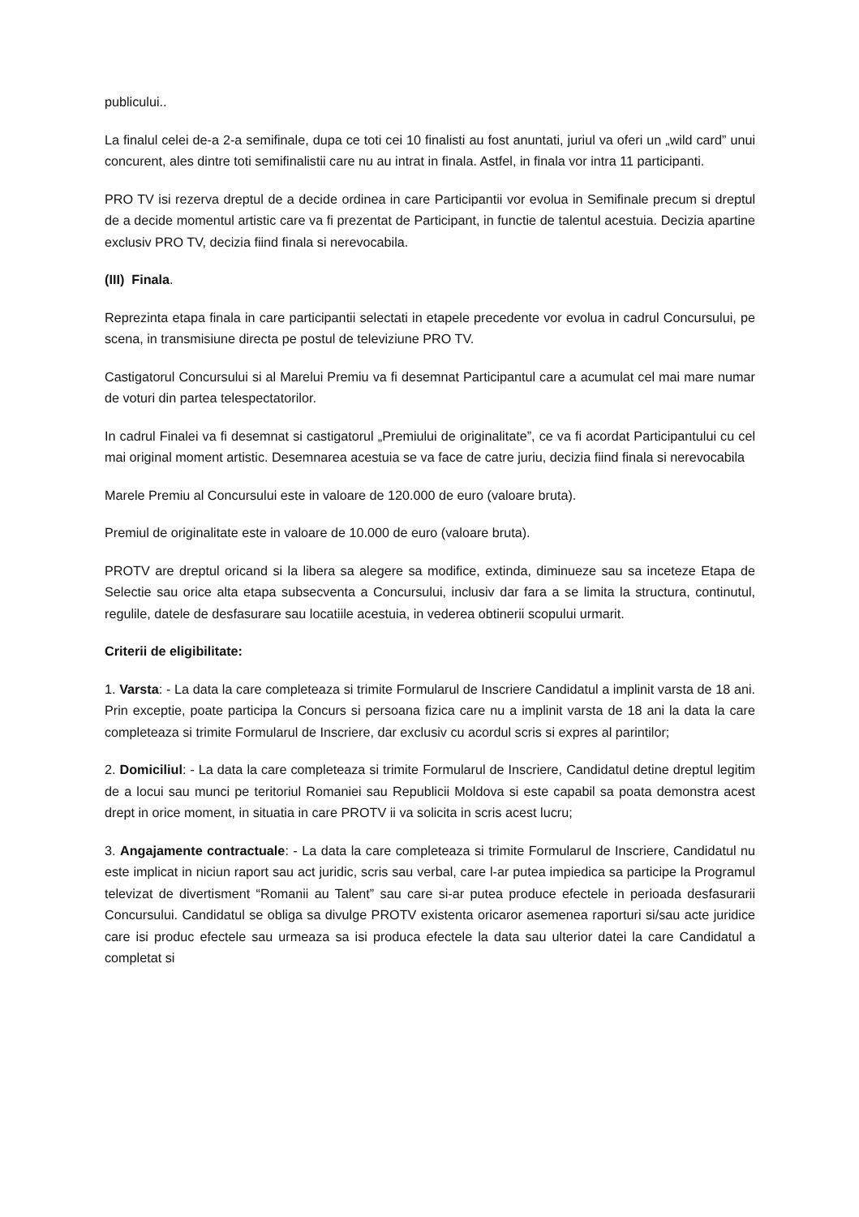publicului..
La finalul celei de-a 2-a semifinale, dupa ce toti cei 10 finalisti au fost anuntati, juriul va oferi un „wild card” unui concurent, ales dintre toti semifinalistii care nu au intrat in finala. Astfel, in finala vor intra 11 participanti.
PRO TV isi rezerva dreptul de a decide ordinea in care Participantii vor evolua in Semifinale precum si dreptul de a decide momentul artistic care va fi prezentat de Participant, in functie de talentul acestuia. Decizia apartine exclusiv PRO TV, decizia fiind finala si nerevocabila.
(III) Finala.
Reprezinta etapa finala in care participantii selectati in etapele precedente vor evolua in cadrul Concursului, pe scena, in transmisiune directa pe postul de televiziune PRO TV.
Castigatorul Concursului si al Marelui Premiu va fi desemnat Participantul care a acumulat cel mai mare numar de voturi din partea telespectatorilor.
In cadrul Finalei va fi desemnat si castigatorul „Premiului de originalitate”, ce va fi acordat Participantului cu cel mai original moment artistic. Desemnarea acestuia se va face de catre juriu, decizia fiind finala si nerevocabila
Marele Premiu al Concursului este in valoare de 120.000 de euro (valoare bruta).
Premiul de originalitate este in valoare de 10.000 de euro (valoare bruta).
PROTV are dreptul oricand si la libera sa alegere sa modifice, extinda, diminueze sau sa inceteze Etapa de Selectie sau orice alta etapa subsecventa a Concursului, inclusiv dar fara a se limita la structura, continutul, regulile, datele de desfasurare sau locatiile acestuia, in vederea obtinerii scopului urmarit.
Criterii de eligibilitate:
1. Varsta: - La data la care completeaza si trimite Formularul de Inscriere Candidatul a implinit varsta de 18 ani. Prin exceptie, poate participa la Concurs si persoana fizica care nu a implinit varsta de 18 ani la data la care completeaza si trimite Formularul de Inscriere, dar exclusiv cu acordul scris si expres al parintilor;
2. Domiciliul: - La data la care completeaza si trimite Formularul de Inscriere, Candidatul detine dreptul legitim de a locui sau munci pe teritoriul Romaniei sau Republicii Moldova si este capabil sa poata demonstra acest drept in orice moment, in situatia in care PROTV ii va solicita in scris acest lucru;
3. Angajamente contractuale: - La data la care completeaza si trimite Formularul de Inscriere, Candidatul nu este implicat in niciun raport sau act juridic, scris sau verbal, care l-ar putea impiedica sa participe la Programul televizat de divertisment “Romanii au Talent” sau care si-ar putea produce efectele in perioada desfasurarii Concursului. Candidatul se obliga sa divulge PROTV existenta oricaror asemenea raporturi si/sau acte juridice care isi produc efectele sau urmeaza sa isi produca efectele la data sau ulterior datei la care Candidatul a completat si